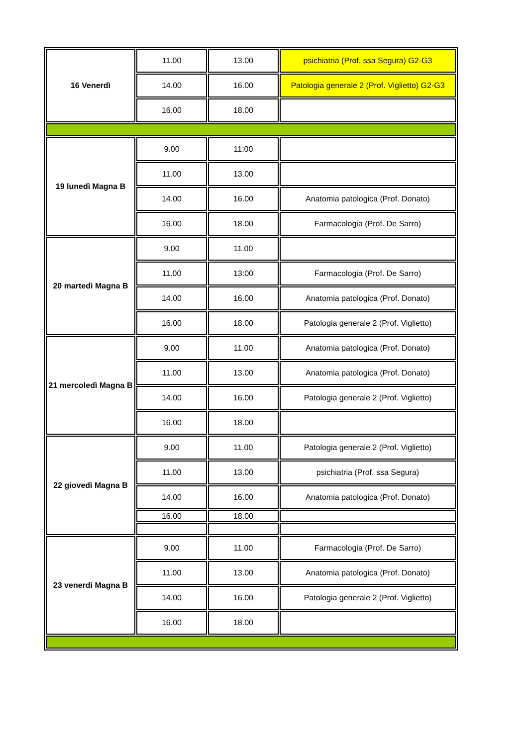| 16 Venerdì | 11.00 | 13.00 | psichiatria (Prof. ssa Segura) G2-G3 |
| | 14.00 | 16.00 | Patologia generale 2 (Prof. Viglietto) G2-G3 |
| | 16.00 | 18.00 | |
| 19 lunedì Magna B | 9.00 | 11:00 | |
| | 11.00 | 13.00 | |
| | 14.00 | 16.00 | Anatomia patologica (Prof. Donato) |
| | 16.00 | 18.00 | Farmacologia (Prof. De Sarro) |
| 20 martedì Magna B | 9.00 | 11.00 | |
| | 11.00 | 13:00 | Farmacologia (Prof. De Sarro) |
| | 14.00 | 16.00 | Anatomia patologica (Prof. Donato) |
| | 16.00 | 18.00 | Patologia generale 2 (Prof. Viglietto) |
| 21 mercoledì Magna B | 9.00 | 11.00 | Anatomia patologica (Prof. Donato) |
| | 11.00 | 13.00 | Anatomia patologica (Prof. Donato) |
| | 14.00 | 16.00 | Patologia generale 2 (Prof. Viglietto) |
| | 16.00 | 18.00 | |
| 22 giovedì Magna B | 9.00 | 11.00 | Patologia generale 2 (Prof. Viglietto) |
| | 11.00 | 13.00 | psichiatria (Prof. ssa Segura) |
| | 14.00 | 16.00 | Anatomia patologica (Prof. Donato) |
| | 16.00 | 18.00 | |
| 23 venerdì Magna B | 9.00 | 11.00 | Farmacologia (Prof. De Sarro) |
| | 11.00 | 13.00 | Anatomia patologica (Prof. Donato) |
| | 14.00 | 16.00 | Patologia generale 2 (Prof. Viglietto) |
| | 16.00 | 18.00 | |